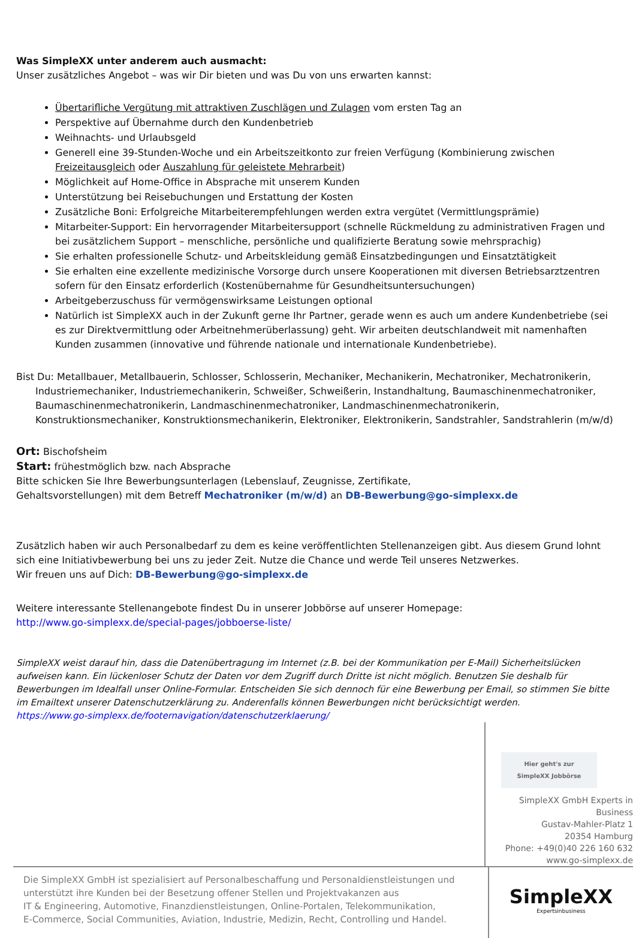Was SimpleXX unter anderem auch ausmacht:
Unser zusätzliches Angebot – was wir Dir bieten und was Du von uns erwarten kannst:
Übertarifliche Vergütung mit attraktiven Zuschlägen und Zulagen vom ersten Tag an
Perspektive auf Übernahme durch den Kundenbetrieb
Weihnachts- und Urlaubsgeld
Generell eine 39-Stunden-Woche und ein Arbeitszeitkonto zur freien Verfügung (Kombinierung zwischen Freizeitausgleich oder Auszahlung für geleistete Mehrarbeit)
Möglichkeit auf Home-Office in Absprache mit unserem Kunden
Unterstützung bei Reisebuchungen und Erstattung der Kosten
Zusätzliche Boni: Erfolgreiche Mitarbeiterempfehlungen werden extra vergütet (Vermittlungsprämie)
Mitarbeiter-Support: Ein hervorragender Mitarbeitersupport (schnelle Rückmeldung zu administrativen Fragen und bei zusätzlichem Support – menschliche, persönliche und qualifizierte Beratung sowie mehrsprachig)
Sie erhalten professionelle Schutz- und Arbeitskleidung gemäß Einsatzbedingungen und Einsatztätigkeit
Sie erhalten eine exzellente medizinische Vorsorge durch unsere Kooperationen mit diversen Betriebsarztzentren sofern für den Einsatz erforderlich (Kostenübernahme für Gesundheitsuntersuchungen)
Arbeitgeberzuschuss für vermögenswirksame Leistungen optional
Natürlich ist SimpleXX auch in der Zukunft gerne Ihr Partner, gerade wenn es auch um andere Kundenbetriebe (sei es zur Direktvermittlung oder Arbeitnehmerüberlassung) geht. Wir arbeiten deutschlandweit mit namenhaften Kunden zusammen (innovative und führende nationale und internationale Kundenbetriebe).
Bist Du: Metallbauer, Metallbauerin, Schlosser, Schlosserin, Mechaniker, Mechanikerin, Mechatroniker, Mechatronikerin, Industriemechaniker, Industriemechanikerin, Schweißer, Schweißerin, Instandhaltung, Baumaschinenmechatroniker, Baumaschinenmechatronikerin, Landmaschinenmechatroniker, Landmaschinenmechatronikerin, Konstruktionsmechaniker, Konstruktionsmechanikerin, Elektroniker, Elektronikerin, Sandstrahler, Sandstrahlerin (m/w/d)
Ort: Bischofsheim
Start: frühestmöglich bzw. nach Absprache
Bitte schicken Sie Ihre Bewerbungsunterlagen (Lebenslauf, Zeugnisse, Zertifikate,
Gehaltsvorstellungen) mit dem Betreff Mechatroniker (m/w/d) an DB-Bewerbung@go-simplexx.de
Zusätzlich haben wir auch Personalbedarf zu dem es keine veröffentlichten Stellenanzeigen gibt. Aus diesem Grund lohnt sich eine Initiativbewerbung bei uns zu jeder Zeit. Nutze die Chance und werde Teil unseres Netzwerkes.
Wir freuen uns auf Dich: DB-Bewerbung@go-simplexx.de
Weitere interessante Stellenangebote findest Du in unserer Jobbörse auf unserer Homepage:
http://www.go-simplexx.de/special-pages/jobboerse-liste/
SimpleXX weist darauf hin, dass die Datenübertragung im Internet (z.B. bei der Kommunikation per E-Mail) Sicherheitslücken aufweisen kann. Ein lückenloser Schutz der Daten vor dem Zugriff durch Dritte ist nicht möglich. Benutzen Sie deshalb für Bewerbungen im Idealfall unser Online-Formular. Entscheiden Sie sich dennoch für eine Bewerbung per Email, so stimmen Sie bitte im Emailtext unserer Datenschutzerklärung zu. Anderenfalls können Bewerbungen nicht berücksichtigt werden.
https://www.go-simplexx.de/footernavigation/datenschutzerklaerung/
Hier geht's zur SimpleXX Jobbörse
SimpleXX GmbH Experts in Business
Gustav-Mahler-Platz 1
20354 Hamburg
Phone: +49(0)40 226 160 632
www.go-simplexx.de
Die SimpleXX GmbH ist spezialisiert auf Personalbeschaffung und Personaldienstleistungen und unterstützt ihre Kunden bei der Besetzung offener Stellen und Projektvakanzen aus
IT & Engineering, Automotive, Finanzdienstleistungen, Online-Portalen, Telekommunikation,
E-Commerce, Social Communities, Aviation, Industrie, Medizin, Recht, Controlling und Handel.
SimpleXX
Expertsinbusiness